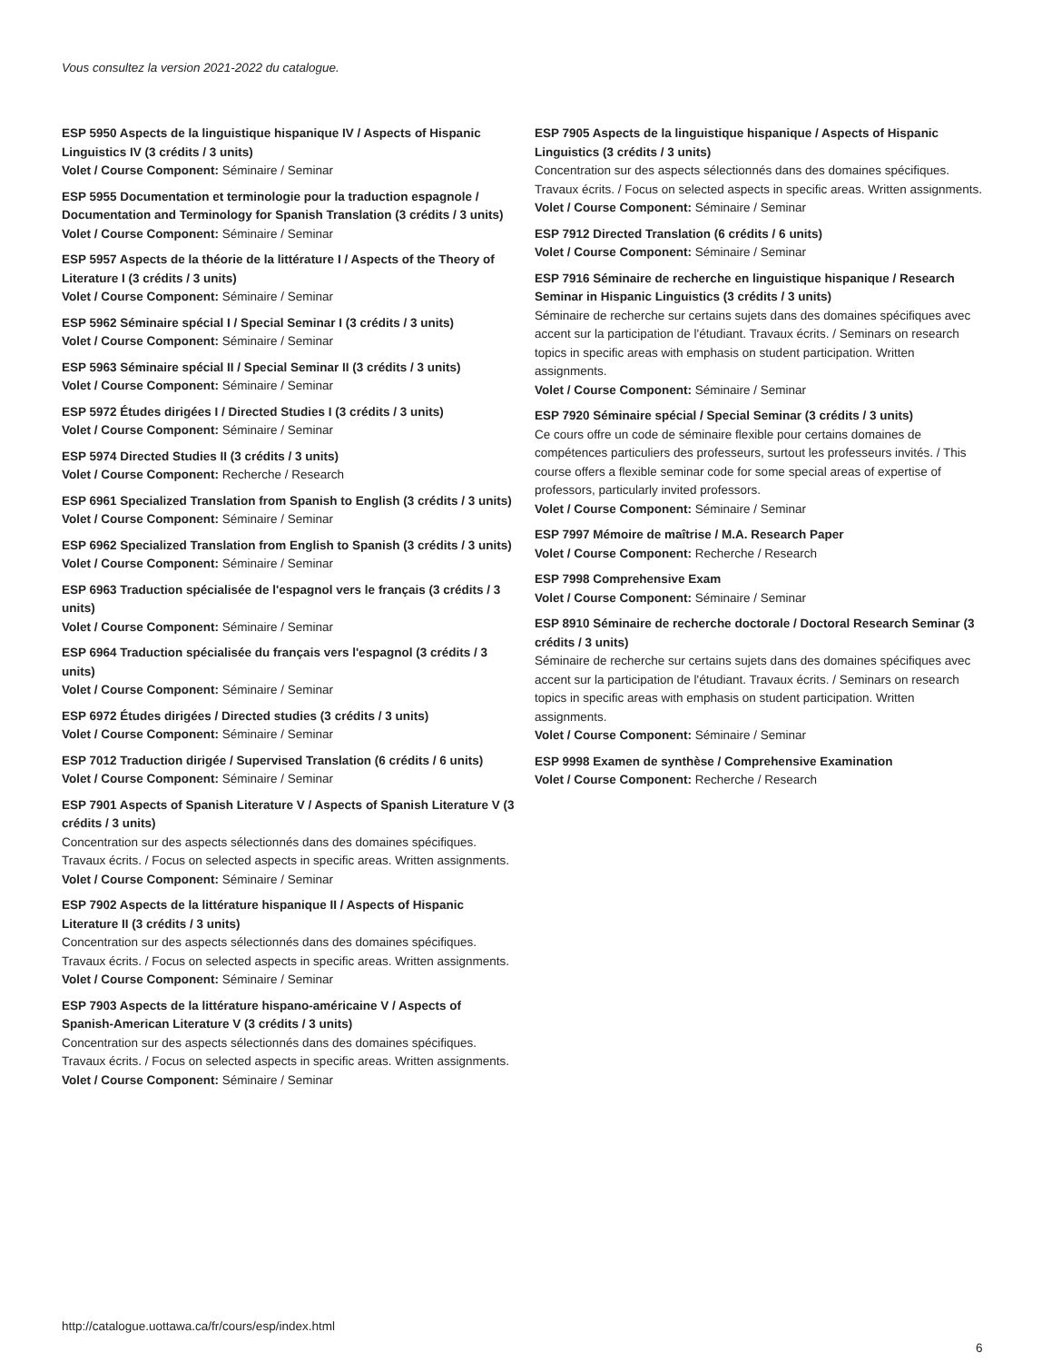Vous consultez la version 2021-2022 du catalogue.
ESP 5950 Aspects de la linguistique hispanique IV / Aspects of Hispanic Linguistics IV (3 crédits / 3 units)
Volet / Course Component: Séminaire / Seminar
ESP 5955 Documentation et terminologie pour la traduction espagnole / Documentation and Terminology for Spanish Translation (3 crédits / 3 units)
Volet / Course Component: Séminaire / Seminar
ESP 5957 Aspects de la théorie de la littérature I / Aspects of the Theory of Literature I (3 crédits / 3 units)
Volet / Course Component: Séminaire / Seminar
ESP 5962 Séminaire spécial I / Special Seminar I (3 crédits / 3 units)
Volet / Course Component: Séminaire / Seminar
ESP 5963 Séminaire spécial II / Special Seminar II (3 crédits / 3 units)
Volet / Course Component: Séminaire / Seminar
ESP 5972 Études dirigées I / Directed Studies I (3 crédits / 3 units)
Volet / Course Component: Séminaire / Seminar
ESP 5974 Directed Studies II (3 crédits / 3 units)
Volet / Course Component: Recherche / Research
ESP 6961 Specialized Translation from Spanish to English (3 crédits / 3 units)
Volet / Course Component: Séminaire / Seminar
ESP 6962 Specialized Translation from English to Spanish (3 crédits / 3 units)
Volet / Course Component: Séminaire / Seminar
ESP 6963 Traduction spécialisée de l'espagnol vers le français (3 crédits / 3 units)
Volet / Course Component: Séminaire / Seminar
ESP 6964 Traduction spécialisée du français vers l'espagnol (3 crédits / 3 units)
Volet / Course Component: Séminaire / Seminar
ESP 6972 Études dirigées / Directed studies (3 crédits / 3 units)
Volet / Course Component: Séminaire / Seminar
ESP 7012 Traduction dirigée / Supervised Translation (6 crédits / 6 units)
Volet / Course Component: Séminaire / Seminar
ESP 7901 Aspects of Spanish Literature V / Aspects of Spanish Literature V (3 crédits / 3 units)
Concentration sur des aspects sélectionnés dans des domaines spécifiques. Travaux écrits. / Focus on selected aspects in specific areas. Written assignments.
Volet / Course Component: Séminaire / Seminar
ESP 7902 Aspects de la littérature hispanique II / Aspects of Hispanic Literature II (3 crédits / 3 units)
Concentration sur des aspects sélectionnés dans des domaines spécifiques. Travaux écrits. / Focus on selected aspects in specific areas. Written assignments.
Volet / Course Component: Séminaire / Seminar
ESP 7903 Aspects de la littérature hispano-américaine V / Aspects of Spanish-American Literature V (3 crédits / 3 units)
Concentration sur des aspects sélectionnés dans des domaines spécifiques. Travaux écrits. / Focus on selected aspects in specific areas. Written assignments.
Volet / Course Component: Séminaire / Seminar
ESP 7905 Aspects de la linguistique hispanique / Aspects of Hispanic Linguistics (3 crédits / 3 units)
Concentration sur des aspects sélectionnés dans des domaines spécifiques. Travaux écrits. / Focus on selected aspects in specific areas. Written assignments.
Volet / Course Component: Séminaire / Seminar
ESP 7912 Directed Translation (6 crédits / 6 units)
Volet / Course Component: Séminaire / Seminar
ESP 7916 Séminaire de recherche en linguistique hispanique / Research Seminar in Hispanic Linguistics (3 crédits / 3 units)
Séminaire de recherche sur certains sujets dans des domaines spécifiques avec accent sur la participation de l'étudiant. Travaux écrits. / Seminars on research topics in specific areas with emphasis on student participation. Written assignments.
Volet / Course Component: Séminaire / Seminar
ESP 7920 Séminaire spécial / Special Seminar (3 crédits / 3 units)
Ce cours offre un code de séminaire flexible pour certains domaines de compétences particuliers des professeurs, surtout les professeurs invités. / This course offers a flexible seminar code for some special areas of expertise of professors, particularly invited professors.
Volet / Course Component: Séminaire / Seminar
ESP 7997 Mémoire de maîtrise / M.A. Research Paper
Volet / Course Component: Recherche / Research
ESP 7998 Comprehensive Exam
Volet / Course Component: Séminaire / Seminar
ESP 8910 Séminaire de recherche doctorale / Doctoral Research Seminar (3 crédits / 3 units)
Séminaire de recherche sur certains sujets dans des domaines spécifiques avec accent sur la participation de l'étudiant. Travaux écrits. / Seminars on research topics in specific areas with emphasis on student participation. Written assignments.
Volet / Course Component: Séminaire / Seminar
ESP 9998 Examen de synthèse / Comprehensive Examination
Volet / Course Component: Recherche / Research
http://catalogue.uottawa.ca/fr/cours/esp/index.html
6